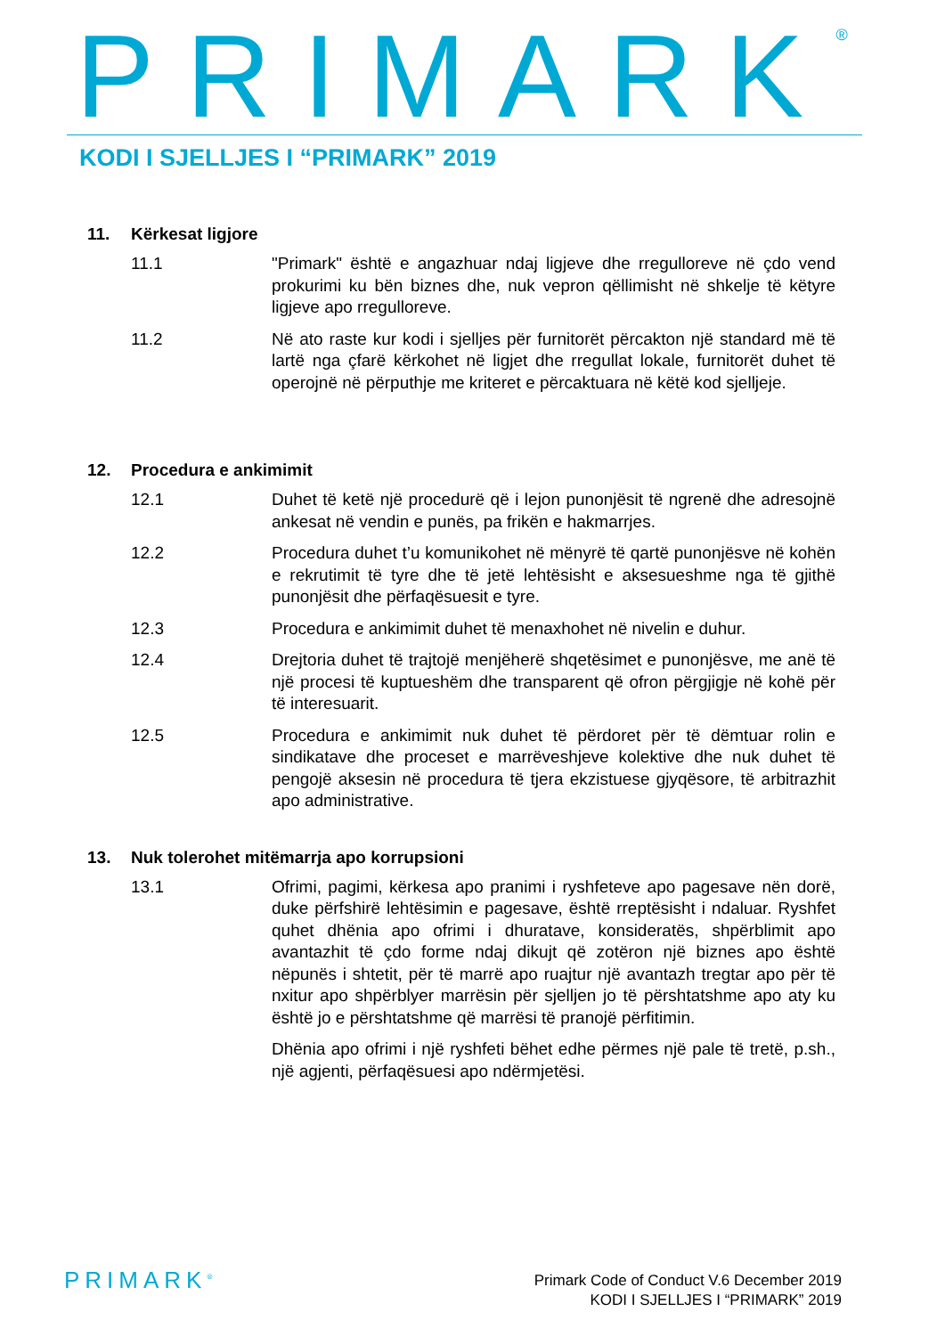PRIMARK<sup>®</sup>
KODI I SJELLJES I “PRIMARK” 2019
11. Kërkesat ligjore
11.1 "Primark" është e angazhuar ndaj ligjeve dhe rregulloreve në çdo vend prokurimi ku bën biznes dhe, nuk vepron qëllimisht në shkelje të këtyre ligjeve apo rregulloreve.
11.2 Në ato raste kur kodi i sjelljes për furnitorët përcakton një standard më të lartë nga çfarë kërkohet në ligjet dhe rregullat lokale, furnitorët duhet të operojnë në përputhje me kriteret e përcaktuara në këtë kod sjelljeje.
12. Procedura e ankimimit
12.1 Duhet të ketë një procedurë që i lejon punonjësit të ngrenë dhe adresojnë ankesat në vendin e punës, pa frikën e hakmarrjes.
12.2 Procedura duhet t’u komunikohet në mënyrë të qartë punonjësve në kohën e rekrutimit të tyre dhe të jetë lehtësisht e aksesueshme nga të gjithë punonjësit dhe përfaqësuesit e tyre.
12.3 Procedura e ankimimit duhet të menaxhohet në nivelin e duhur.
12.4 Drejtoria duhet të trajtojë menjëherë shqetësimet e punonjësve, me anë të një procesi të kuptueshëm dhe transparent që ofron përgjigje në kohë për të interesuarit.
12.5 Procedura e ankimimit nuk duhet të përdoret për të dëmtuar rolin e sindikatave dhe proceset e marrëveshjeve kolektive dhe nuk duhet të pengojë aksesin në procedura të tjera ekzistuese gjyqësore, të arbitrazhit apo administrative.
13. Nuk tolerohet mitëmarrja apo korrupsioni
13.1 Ofrimi, pagimi, kërkesa apo pranimi i ryshfeteve apo pagesave nën dorë, duke përfshirë lehtësimin e pagesave, është rreptësisht i ndaluar. Ryshfet quhet dhënia apo ofrimi i dhuratave, konsideratës, shpërblimit apo avantazhit të çdo forme ndaj dikujt që zotëron një biznes apo është nëpunës i shtetit, për të marrë apo ruajtur një avantazh tregtar apo për të nxitur apo shpërblyer marrësin për sjelljen jo të përshtatshme apo aty ku është jo e përshtatshme që marrësi të pranojë përfitimin.
Dhënia apo ofrimi i një ryshfeti bëhet edhe përmes një pale të tretë, p.sh., një agjenti, përfaqësuesi apo ndërmjetësi.
PRIMARK<sup>®</sup>
Primark Code of Conduct V.6 December 2019
KODI I SJELLJES I “PRIMARK” 2019